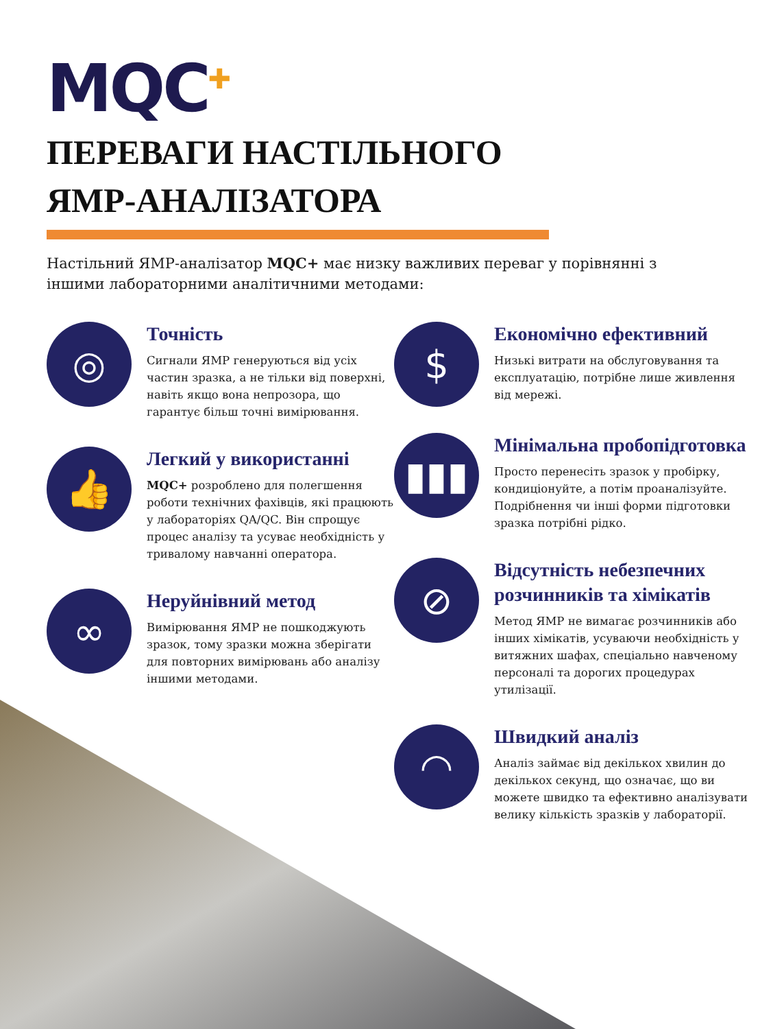MQC<sup>✚</sup>
ПЕРЕВАГИ НАСТІЛЬНОГО
ЯМР-АНАЛІЗАТОРА
Настільний ЯМР-аналізатор MQC+ має низку важливих переваг у порівнянні з іншими лабораторними аналітичними методами:
◎
Точність
Сигнали ЯМР генеруються від усіх частин зразка, а не тільки від поверхні, навіть якщо вона непрозора, що гарантує більш точні вимірювання.
👍
Легкий у використанні
MQC+ розроблено для полегшення роботи технічних фахівців, які працюють у лабораторіях QA/QC. Він спрощує процес аналізу та усуває необхідність у тривалому навчанні оператора.
∞
Неруйнівний метод
Вимірювання ЯМР не пошкоджують зразок, тому зразки можна зберігати для повторних вимірювань або аналізу іншими методами.
$
Економічно ефективний
Низькі витрати на обслуговування та експлуатацію, потрібне лише живлення від мережі.
▮▮▮
Мінімальна пробопідготовка
Просто перенесіть зразок у пробірку, кондиціонуйте, а потім проаналізуйте. Подрібнення чи інші форми підготовки зразка потрібні рідко.
⊘
Відсутність небезпечних розчинників та хімікатів
Метод ЯМР не вимагає розчинників або інших хімікатів, усуваючи необхідність у витяжних шафах, спеціально навченому персоналі та дорогих процедурах утилізації.
◠
Швидкий аналіз
Аналіз займає від декількох хвилин до декількох секунд, що означає, що ви можете швидко та ефективно аналізувати велику кількість зразків у лабораторії.